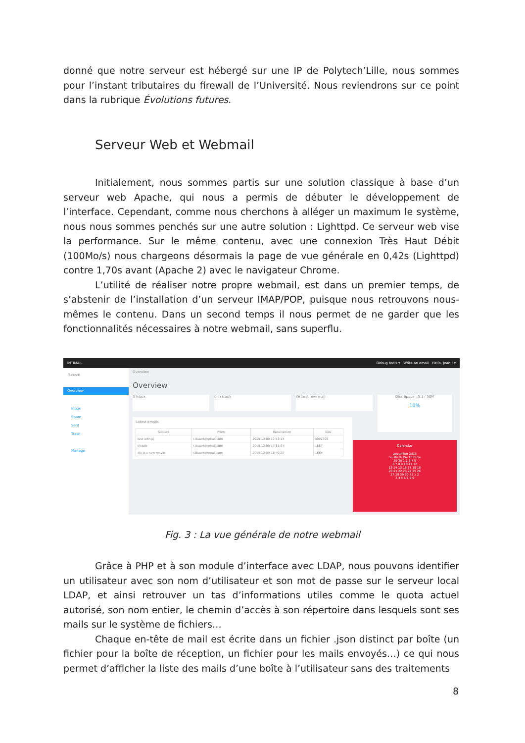donné que notre serveur est hébergé sur une IP de Polytech’Lille, nous sommes pour l’instant tributaires du firewall de l’Université. Nous reviendrons sur ce point dans la rubrique Évolutions futures.
Serveur Web et Webmail
Initialement, nous sommes partis sur une solution classique à base d’un serveur web Apache, qui nous a permis de débuter le développement de l’interface. Cependant, comme nous cherchons à alléger un maximum le système, nous nous sommes penchés sur une autre solution : Lighttpd. Ce serveur web vise la performance. Sur le même contenu, avec une connexion Très Haut Débit (100Mo/s) nous chargeons désormais la page de vue générale en 0,42s (Lighttpd) contre 1,70s avant (Apache 2) avec le navigateur Chrome.
L’utilité de réaliser notre propre webmail, est dans un premier temps, de s’abstenir de l’installation d’un serveur IMAP/POP, puisque nous retrouvons nous-mêmes le contenu. Dans un second temps il nous permet de ne garder que les fonctionnalités nécessaires à notre webmail, sans superflu.
INTIMAIL Debug tools ▾ Write an email Hello, Jean ! ▾
Search
Overview
Inbox
Spam
Sent
Trash
Manage
Overview
Overview
3 Inbox 0 In trash Write A new mail
Disk Space : 5.1 / 50M
10%
Latest emails
| Subject | From | Received on | Size |
| --- | --- | --- | --- |
| test with pj | r.libaert@gmail.com | 2015-12-09 17:53:14 | 5092708 |
| eiktzie | r.libaert@gmail.com | 2015-12-09 17:31:04 | 1687 |
| dis iz a new mayle | r.libaert@gmail.com | 2015-12-09 15:40:20 | 1664 |
Calendar
December 2015
Su Mo Tu We Th Fr Sa
29 30 1 2 3 4 5
6 7 8 9 10 11 12
13 14 15 16 17 18 19
20 21 22 23 24 25 26
27 28 29 30 31 1 2
3 4 5 6 7 8 9
Fig. 3 : La vue générale de notre webmail
Grâce à PHP et à son module d’interface avec LDAP, nous pouvons identifier un utilisateur avec son nom d’utilisateur et son mot de passe sur le serveur local LDAP, et ainsi retrouver un tas d’informations utiles comme le quota actuel autorisé, son nom entier, le chemin d’accès à son répertoire dans lesquels sont ses mails sur le système de fichiers…
Chaque en-tête de mail est écrite dans un fichier .json distinct par boîte (un fichier pour la boîte de réception, un fichier pour les mails envoyés…) ce qui nous permet d’afficher la liste des mails d’une boîte à l’utilisateur sans des traitements
8